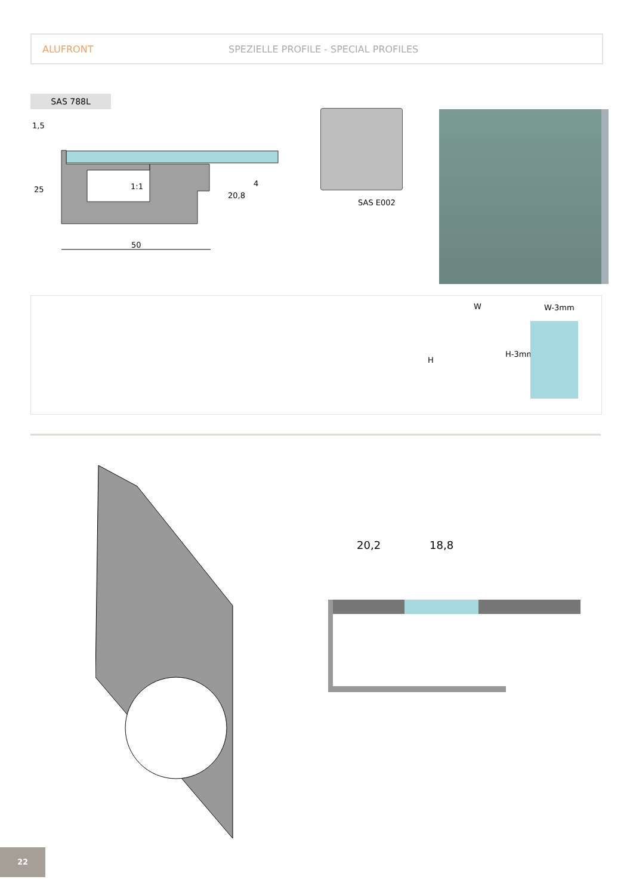ALUFRONT SPEZIELLE PROFILE - SPECIAL PROFILES
SAS 788L
1,5
25 1:1
20,8
4
50
SAS E002
W W-3mm
H
H-3mm
20,2 18,8
22